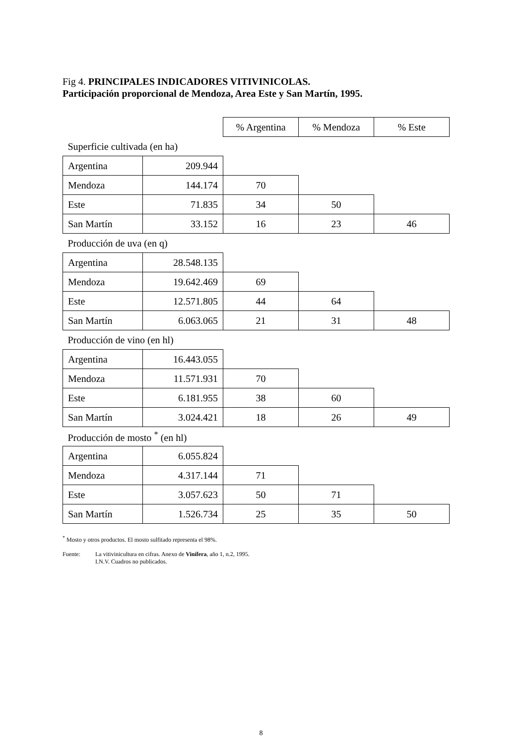Fig 4. PRINCIPALES INDICADORES VITIVINICOLAS.
Participación proporcional de Mendoza, Area Este y San Martín, 1995.
| | | % Argentina | % Mendoza | % Este |
| Superficie cultivada (en ha) | | | | |
| Argentina | 209.944 | | | |
| Mendoza | 144.174 | 70 | | |
| Este | 71.835 | 34 | 50 | |
| San Martín | 33.152 | 16 | 23 | 46 |
| Producción de uva (en q) | | | | |
| Argentina | 28.548.135 | | | |
| Mendoza | 19.642.469 | 69 | | |
| Este | 12.571.805 | 44 | 64 | |
| San Martín | 6.063.065 | 21 | 31 | 48 |
| Producción de vino (en hl) | | | | |
| Argentina | 16.443.055 | | | |
| Mendoza | 11.571.931 | 70 | | |
| Este | 6.181.955 | 38 | 60 | |
| San Martín | 3.024.421 | 18 | 26 | 49 |
| Producción de mosto <sup>*</sup> (en hl) | | | | |
| Argentina | 6.055.824 | | | |
| Mendoza | 4.317.144 | 71 | | |
| Este | 3.057.623 | 50 | 71 | |
| San Martín | 1.526.734 | 25 | 35 | 50 |
<sup>*</sup> Mosto y otros productos. El mosto sulfitado representa el 98%.
Fuente: La vitivinicultura en cifras. Anexo de Vinífera, año 1, n.2, 1995.
I.N.V. Cuadros no publicados.
8